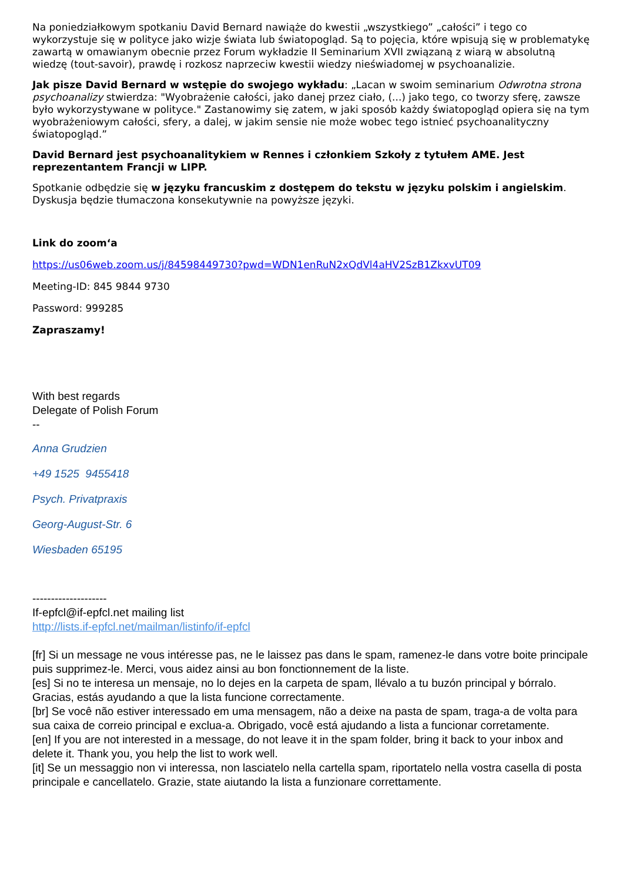Na poniedziałkowym spotkaniu David Bernard nawiąże do kwestii „wszystkiego” „całości” i tego co wykorzystuje się w polityce jako wizje świata lub światopogląd. Są to pojęcia, które wpisują się w problematykę zawartą w omawianym obecnie przez Forum wykładzie II Seminarium XVII związaną z wiarą w absolutną wiedzę (tout-savoir), prawdę i rozkosz naprzeciw kwestii wiedzy nieświadomej w psychoanalizie.
Jak pisze David Bernard w wstępie do swojego wykładu: „Lacan w swoim seminarium Odwrotna strona psychoanalizy stwierdza: "Wyobrażenie całości, jako danej przez ciało, (...) jako tego, co tworzy sferę, zawsze było wykorzystywane w polityce." Zastanowimy się zatem, w jaki sposób każdy światopogląd opiera się na tym wyobrażeniowym całości, sfery, a dalej, w jakim sensie nie może wobec tego istnieć psychoanalityczny światopogląd.”
David Bernard jest psychoanalitykiem w Rennes i członkiem Szkoły z tytułem AME. Jest reprezentantem Francji w LIPP.
Spotkanie odbędzie się w języku francuskim z dostępem do tekstu w języku polskim i angielskim. Dyskusja będzie tłumaczona konsekutywnie na powyższe języki.
Link do zoom‘a
https://us06web.zoom.us/j/84598449730?pwd=WDN1enRuN2xQdVl4aHV2SzB1ZkxvUT09
Meeting-ID: 845 9844 9730
Password: 999285
Zapraszamy!
With best regards
Delegate of Polish Forum
--
Anna Grudzien
+49 1525 9455418
Psych. Privatpraxis
Georg-August-Str. 6
Wiesbaden 65195
--------------------
If-epfcl@if-epfcl.net mailing list
http://lists.if-epfcl.net/mailman/listinfo/if-epfcl
[fr] Si un message ne vous intéresse pas, ne le laissez pas dans le spam, ramenez-le dans votre boite principale puis supprimez-le. Merci, vous aidez ainsi au bon fonctionnement de la liste.
[es] Si no te interesa un mensaje, no lo dejes en la carpeta de spam, llévalo a tu buzón principal y bórralo. Gracias, estás ayudando a que la lista funcione correctamente.
[br] Se você não estiver interessado em uma mensagem, não a deixe na pasta de spam, traga-a de volta para sua caixa de correio principal e exclua-a. Obrigado, você está ajudando a lista a funcionar corretamente.
[en] If you are not interested in a message, do not leave it in the spam folder, bring it back to your inbox and delete it. Thank you, you help the list to work well.
[it] Se un messaggio non vi interessa, non lasciatelo nella cartella spam, riportatelo nella vostra casella di posta principale e cancellatelo. Grazie, state aiutando la lista a funzionare correttamente.